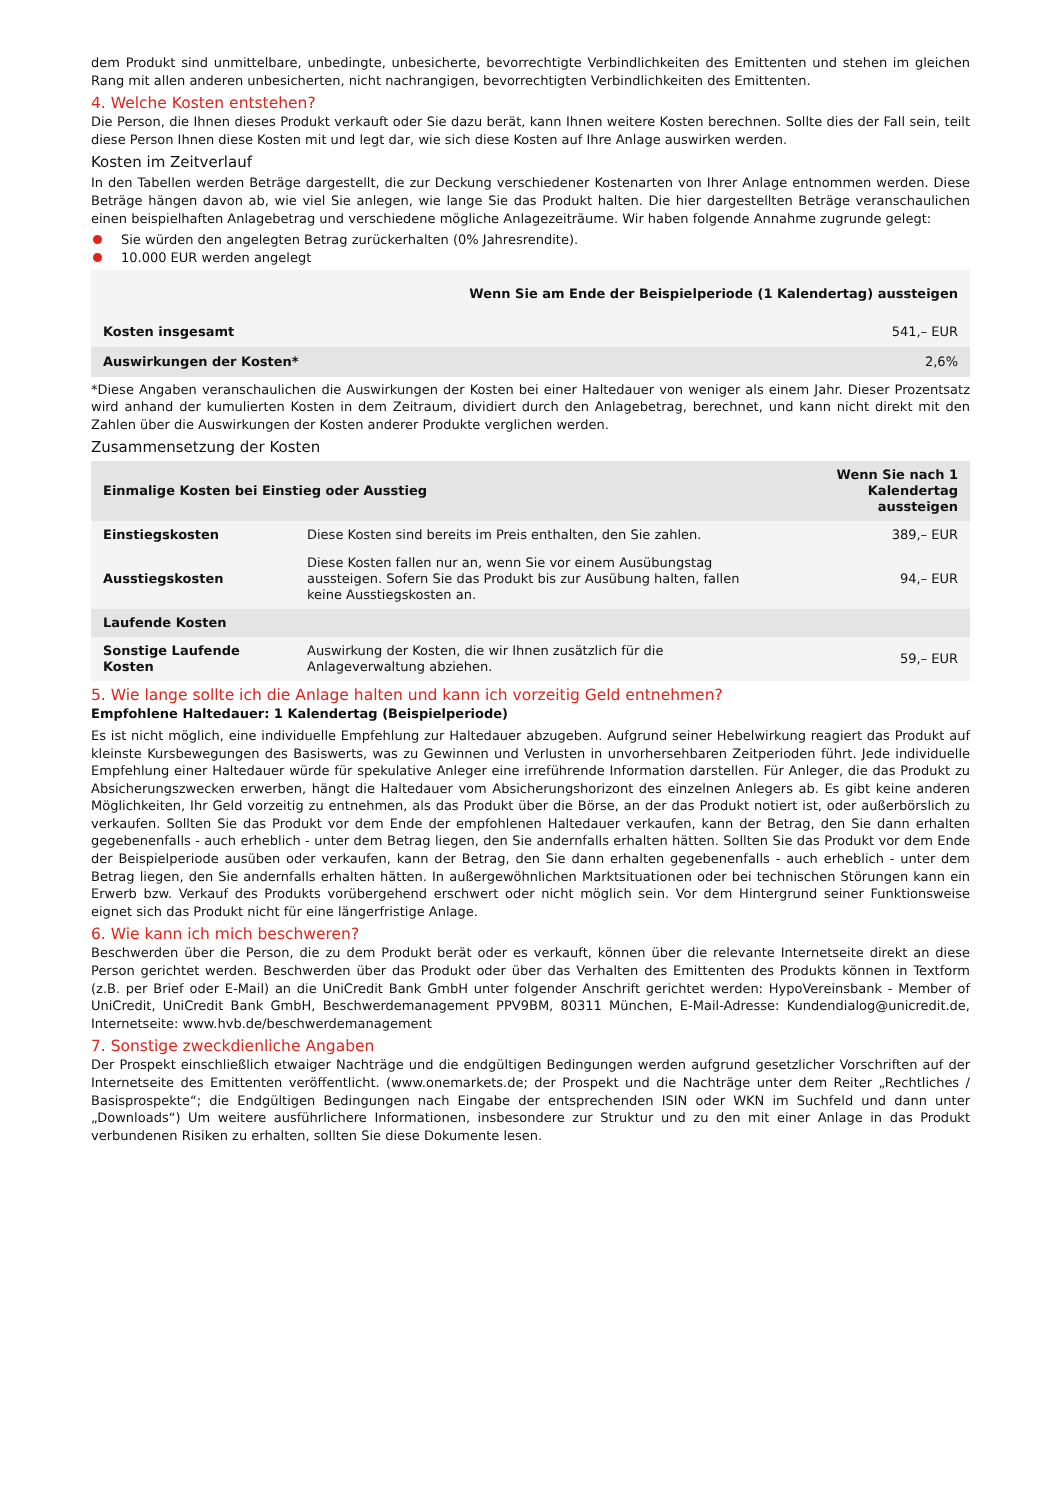dem Produkt sind unmittelbare, unbedingte, unbesicherte, bevorrechtigte Verbindlichkeiten des Emittenten und stehen im gleichen Rang mit allen anderen unbesicherten, nicht nachrangigen, bevorrechtigten Verbindlichkeiten des Emittenten.
4. Welche Kosten entstehen?
Die Person, die Ihnen dieses Produkt verkauft oder Sie dazu berät, kann Ihnen weitere Kosten berechnen. Sollte dies der Fall sein, teilt diese Person Ihnen diese Kosten mit und legt dar, wie sich diese Kosten auf Ihre Anlage auswirken werden.
Kosten im Zeitverlauf
In den Tabellen werden Beträge dargestellt, die zur Deckung verschiedener Kostenarten von Ihrer Anlage entnommen werden. Diese Beträge hängen davon ab, wie viel Sie anlegen, wie lange Sie das Produkt halten. Die hier dargestellten Beträge veranschaulichen einen beispielhaften Anlagebetrag und verschiedene mögliche Anlagezeiträume. Wir haben folgende Annahme zugrunde gelegt:
Sie würden den angelegten Betrag zurückerhalten (0% Jahresrendite).
10.000 EUR werden angelegt
| | Wenn Sie am Ende der Beispielperiode (1 Kalendertag) aussteigen |
| --- | --- |
| Kosten insgesamt | 541,– EUR |
| Auswirkungen der Kosten* | 2,6% |
*Diese Angaben veranschaulichen die Auswirkungen der Kosten bei einer Haltedauer von weniger als einem Jahr. Dieser Prozentsatz wird anhand der kumulierten Kosten in dem Zeitraum, dividiert durch den Anlagebetrag, berechnet, und kann nicht direkt mit den Zahlen über die Auswirkungen der Kosten anderer Produkte verglichen werden.
Zusammensetzung der Kosten
| Einmalige Kosten bei Einstieg oder Ausstieg | | Wenn Sie nach 1 Kalendertag aussteigen |
| Einstiegskosten | Diese Kosten sind bereits im Preis enthalten, den Sie zahlen. | 389,– EUR |
| Ausstiegskosten | Diese Kosten fallen nur an, wenn Sie vor einem Ausübungstag aussteigen. Sofern Sie das Produkt bis zur Ausübung halten, fallen keine Ausstiegskosten an. | 94,– EUR |
| Laufende Kosten | | |
| Sonstige Laufende Kosten | Auswirkung der Kosten, die wir Ihnen zusätzlich für die Anlageverwaltung abziehen. | 59,– EUR |
5. Wie lange sollte ich die Anlage halten und kann ich vorzeitig Geld entnehmen?
Empfohlene Haltedauer: 1 Kalendertag (Beispielperiode)
Es ist nicht möglich, eine individuelle Empfehlung zur Haltedauer abzugeben. Aufgrund seiner Hebelwirkung reagiert das Produkt auf kleinste Kursbewegungen des Basiswerts, was zu Gewinnen und Verlusten in unvorhersehbaren Zeitperioden führt. Jede individuelle Empfehlung einer Haltedauer würde für spekulative Anleger eine irreführende Information darstellen. Für Anleger, die das Produkt zu Absicherungszwecken erwerben, hängt die Haltedauer vom Absicherungshorizont des einzelnen Anlegers ab. Es gibt keine anderen Möglichkeiten, Ihr Geld vorzeitig zu entnehmen, als das Produkt über die Börse, an der das Produkt notiert ist, oder außerbörslich zu verkaufen. Sollten Sie das Produkt vor dem Ende der empfohlenen Haltedauer verkaufen, kann der Betrag, den Sie dann erhalten gegebenenfalls - auch erheblich - unter dem Betrag liegen, den Sie andernfalls erhalten hätten. Sollten Sie das Produkt vor dem Ende der Beispielperiode ausüben oder verkaufen, kann der Betrag, den Sie dann erhalten gegebenenfalls - auch erheblich - unter dem Betrag liegen, den Sie andernfalls erhalten hätten. In außergewöhnlichen Marktsituationen oder bei technischen Störungen kann ein Erwerb bzw. Verkauf des Produkts vorübergehend erschwert oder nicht möglich sein. Vor dem Hintergrund seiner Funktionsweise eignet sich das Produkt nicht für eine längerfristige Anlage.
6. Wie kann ich mich beschweren?
Beschwerden über die Person, die zu dem Produkt berät oder es verkauft, können über die relevante Internetseite direkt an diese Person gerichtet werden. Beschwerden über das Produkt oder über das Verhalten des Emittenten des Produkts können in Textform (z.B. per Brief oder E-Mail) an die UniCredit Bank GmbH unter folgender Anschrift gerichtet werden: HypoVereinsbank - Member of UniCredit, UniCredit Bank GmbH, Beschwerdemanagement PPV9BM, 80311 München, E-Mail-Adresse: Kundendialog@unicredit.de, Internetseite: www.hvb.de/beschwerdemanagement
7. Sonstige zweckdienliche Angaben
Der Prospekt einschließlich etwaiger Nachträge und die endgültigen Bedingungen werden aufgrund gesetzlicher Vorschriften auf der Internetseite des Emittenten veröffentlicht. (www.onemarkets.de; der Prospekt und die Nachträge unter dem Reiter „Rechtliches / Basisprospekte“; die Endgültigen Bedingungen nach Eingabe der entsprechenden ISIN oder WKN im Suchfeld und dann unter „Downloads“) Um weitere ausführlichere Informationen, insbesondere zur Struktur und zu den mit einer Anlage in das Produkt verbundenen Risiken zu erhalten, sollten Sie diese Dokumente lesen.